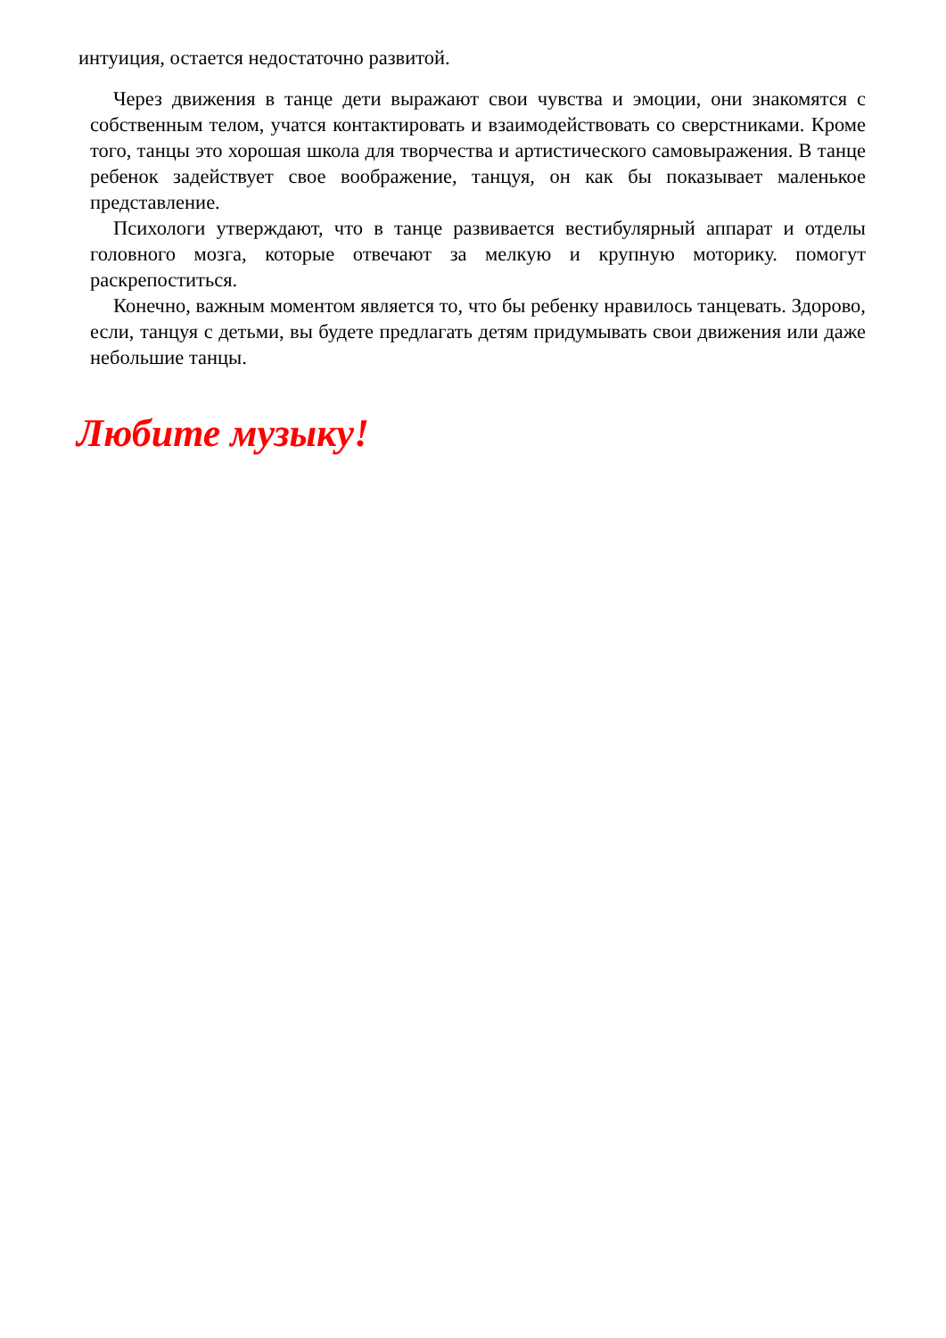интуиция, остается недостаточно развитой.
Через движения в танце дети выражают свои чувства и эмоции, они знакомятся с собственным телом, учатся контактировать и взаимодействовать со сверстниками. Кроме того, танцы это хорошая школа для творчества и артистического самовыражения. В танце ребенок задействует свое воображение, танцуя, он как бы показывает маленькое представление.
Психологи утверждают, что в танце развивается вестибулярный аппарат и отделы головного мозга, которые отвечают за мелкую и крупную моторику. помогут раскрепоститься.
Конечно, важным моментом является то, что бы ребенку нравилось танцевать. Здорово, если, танцуя с детьми, вы будете предлагать детям придумывать свои движения или даже небольшие танцы.
Любите музыку!